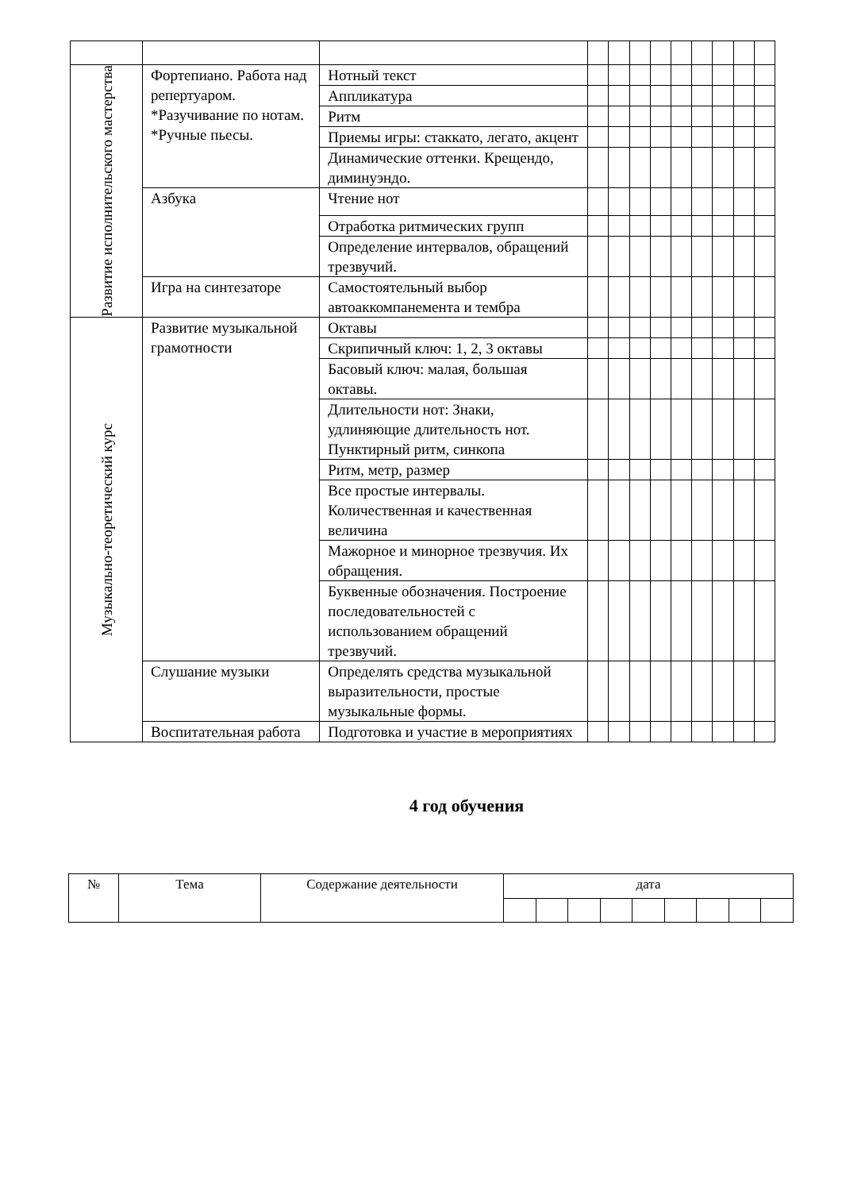| Развитие исполнительского мастерства | Фортепиано. Работа над репертуаром. *Разучивание по нотам. *Ручные пьесы. | Нотный текст | | | | | | | | | |
| | | Аппликатура | | | | | | | | | |
| | | Ритм | | | | | | | | | |
| | | Приемы игры: стаккато, легато, акцент | | | | | | | | | |
| | | Динамические оттенки. Крещендо, диминуэндо. | | | | | | | | | |
| | Азбука | Чтение нот | | | | | | | | | |
| | | Отработка ритмических групп | | | | | | | | | |
| | | Определение интервалов, обращений трезвучий. | | | | | | | | | |
| | Игра на синтезаторе | Самостоятельный выбор автоаккомпанемента и тембра | | | | | | | | | |
| Музыкально-теоретический курс | Развитие музыкальной грамотности | Октавы | | | | | | | | | |
| | | Скрипичный ключ: 1, 2, 3 октавы | | | | | | | | | |
| | | Басовый ключ: малая, большая октавы. | | | | | | | | | |
| | | Длительности нот: Знаки, удлиняющие длительность нот. Пунктирный ритм, синкопа | | | | | | | | | |
| | | Ритм, метр, размер | | | | | | | | | |
| | | Все простые интервалы. Количественная и качественная величина | | | | | | | | | |
| | | Мажорное и минорное трезвучия. Их обращения. | | | | | | | | | |
| | | Буквенные обозначения. Построение последовательностей с использованием обращений трезвучий. | | | | | | | | | |
| | Слушание музыки | Определять средства музыкальной выразительности, простые музыкальные формы. | | | | | | | | | |
| | Воспитательная работа | Подготовка и участие в мероприятиях | | | | | | | | | |
4 год обучения
| № | Тема | Содержание деятельности | дата | | | | | | | | |
| --- | --- | --- | --- | --- | --- | --- | --- | --- | --- | --- | --- |